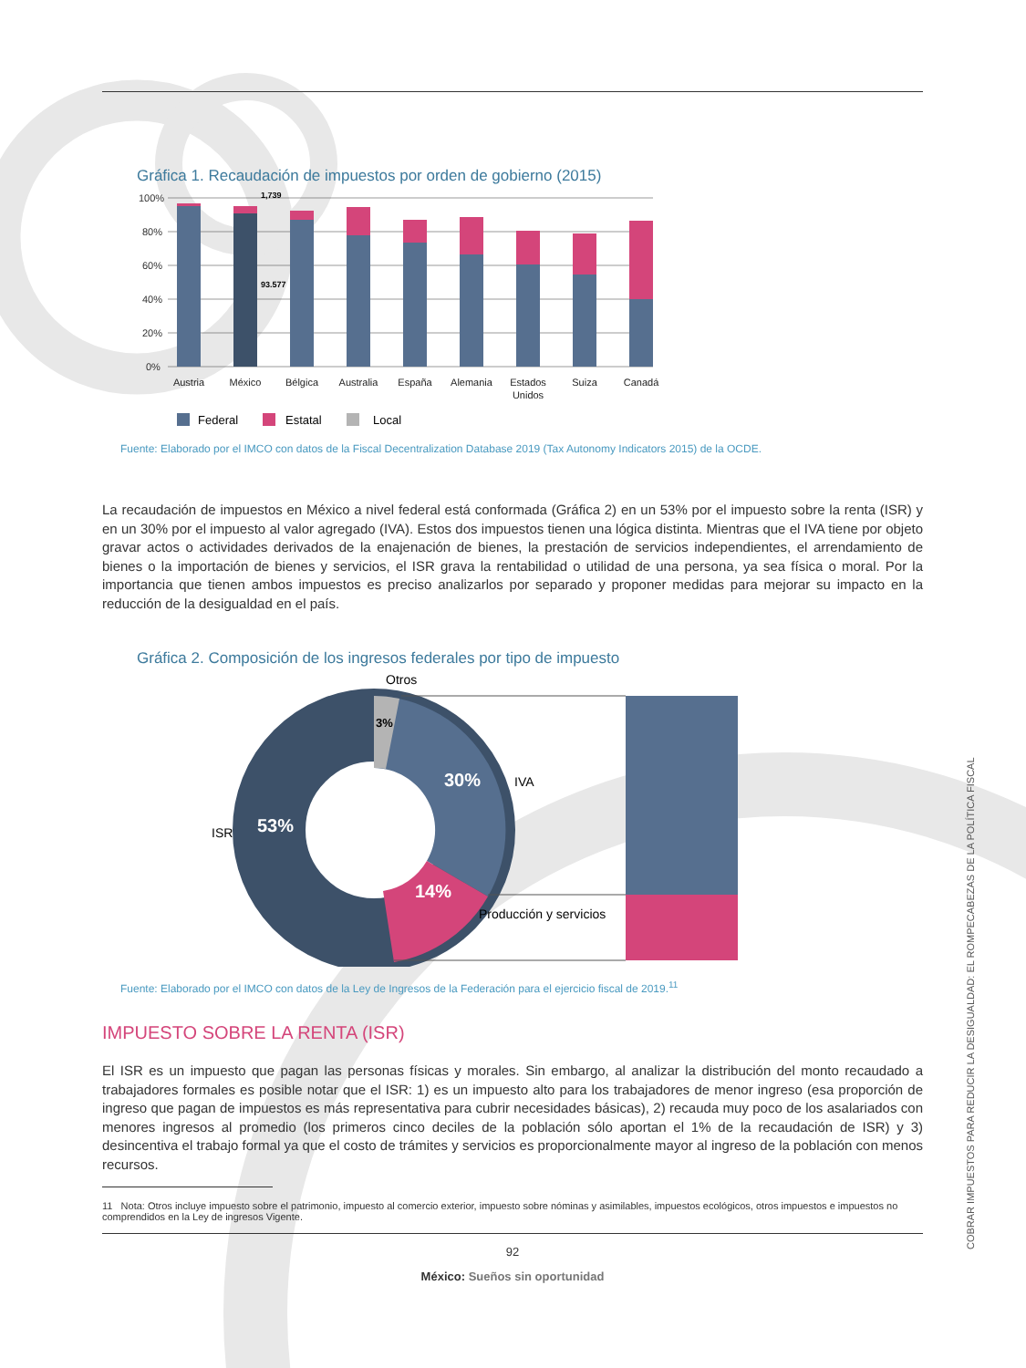Gráfica 1. Recaudación de impuestos por orden de gobierno (2015)
100%
80%
60%
40%
20%
0%
1,739
93.577
Austria
México
Bélgica
Australia
España
Alemania
Estados
Unidos
Suiza
Canadá
Federal
Estatal
Local
Fuente: Elaborado por el IMCO con datos de la Fiscal Decentralization Database 2019 (Tax Autonomy Indicators 2015) de la OCDE.
La recaudación de impuestos en México a nivel federal está conformada (Gráfica 2) en un 53% por el impuesto sobre la renta (ISR) y en un 30% por el impuesto al valor agregado (IVA). Estos dos impuestos tienen una lógica distinta. Mientras que el IVA tiene por objeto gravar actos o actividades derivados de la enajenación de bienes, la prestación de servicios independientes, el arrendamiento de bienes o la importación de bienes y servicios, el ISR grava la rentabilidad o utilidad de una persona, ya sea física o moral. Por la importancia que tienen ambos impuestos es preciso analizarlos por separado y proponer medidas para mejorar su impacto en la reducción de la desigualdad en el país.
Gráfica 2. Composición de los ingresos federales por tipo de impuesto
Otros
3%
30%
IVA
53%
ISR
14%
Producción y servicios
Fuente: Elaborado por el IMCO con datos de la Ley de Ingresos de la Federación para el ejercicio fiscal de 2019.<sup>11</sup>
IMPUESTO SOBRE LA RENTA (ISR)
El ISR es un impuesto que pagan las personas físicas y morales. Sin embargo, al analizar la distribución del monto recaudado a trabajadores formales es posible notar que el ISR: 1) es un impuesto alto para los trabajadores de menor ingreso (esa proporción de ingreso que pagan de impuestos es más representativa para cubrir necesidades básicas), 2) recauda muy poco de los asalariados con menores ingresos al promedio (los primeros cinco deciles de la población sólo aportan el 1% de la recaudación de ISR) y 3) desincentiva el trabajo formal ya que el costo de trámites y servicios es proporcionalmente mayor al ingreso de la población con menos recursos.
11 Nota: Otros incluye impuesto sobre el patrimonio, impuesto al comercio exterior, impuesto sobre nóminas y asimilables, impuestos ecológicos, otros impuestos e impuestos no comprendidos en la Ley de ingresos Vigente.
92
México: Sueños sin oportunidad
COBRAR IMPUESTOS PARA REDUCIR LA DESIGUALDAD: EL ROMPECABEZAS DE LA POLÍTICA FISCAL